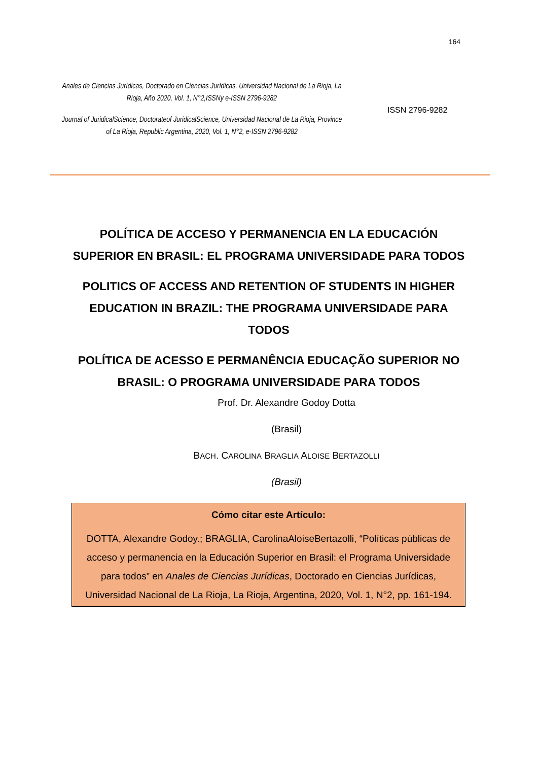164
Anales de Ciencias Jurídicas, Doctorado en Ciencias Jurídicas, Universidad Nacional de La Rioja, La Rioja, Año 2020, Vol. 1, N°2,ISSNy e-ISSN 2796-9282
Journal of JuridicalScience, Doctorateof JuridicalScience, Universidad Nacional de La Rioja, Province of La Rioja, Republic Argentina, 2020, Vol. 1, N°2, e-ISSN 2796-9282
ISSN 2796-9282
POLÍTICA DE ACCESO Y PERMANENCIA EN LA EDUCACIÓN SUPERIOR EN BRASIL: EL PROGRAMA UNIVERSIDADE PARA TODOS
POLITICS OF ACCESS AND RETENTION OF STUDENTS IN HIGHER EDUCATION IN BRAZIL: THE PROGRAMA UNIVERSIDADE PARA TODOS
POLÍTICA DE ACESSO E PERMANÊNCIA EDUCAÇÃO SUPERIOR NO BRASIL: O PROGRAMA UNIVERSIDADE PARA TODOS
Prof. Dr. Alexandre Godoy Dotta
(Brasil)
BACH. CAROLINA BRAGLIA ALOISE BERTAZOLLI
(Brasil)
Cómo citar este Artículo:
DOTTA, Alexandre Godoy.; BRAGLIA, CarolinaAloiseBertazolli, “Políticas públicas de acceso y permanencia en la Educación Superior en Brasil: el Programa Universidade para todos” en Anales de Ciencias Jurídicas, Doctorado en Ciencias Jurídicas, Universidad Nacional de La Rioja, La Rioja, Argentina, 2020, Vol. 1, N°2, pp. 161-194.